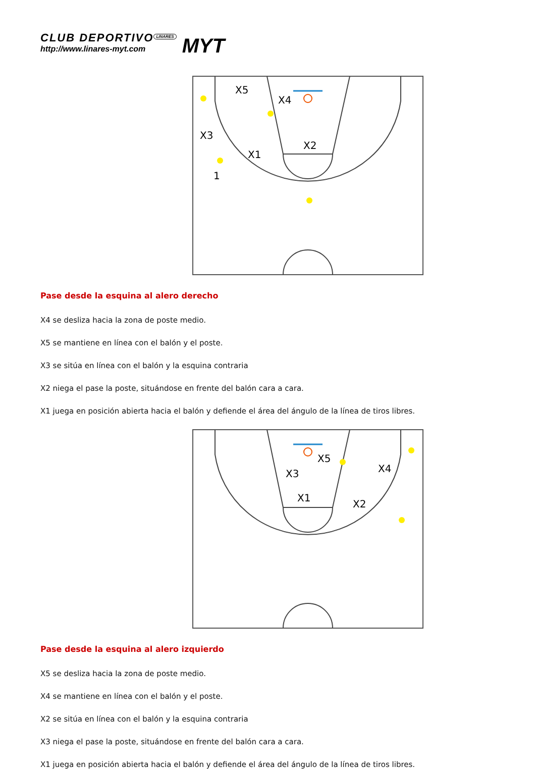CLUB DEPORTIVO
http://www.linares-myt.com
LINARES MYT
X5
X4
X3
X1
X2
1
Pase desde la esquina al alero derecho
X4 se desliza hacia la zona de poste medio.
X5 se mantiene en línea con el balón y el poste.
X3 se sitúa en línea con el balón y la esquina contraria
X2 niega el pase la poste, situándose en frente del balón cara a cara.
X1 juega en posición abierta hacia el balón y defiende el área del ángulo de la línea de tiros libres.
X5
X4
X3
X1
X2
Pase desde la esquina al alero izquierdo
X5 se desliza hacia la zona de poste medio.
X4 se mantiene en línea con el balón y el poste.
X2 se sitúa en línea con el balón y la esquina contraria
X3 niega el pase la poste, situándose en frente del balón cara a cara.
X1 juega en posición abierta hacia el balón y defiende el área del ángulo de la línea de tiros libres.